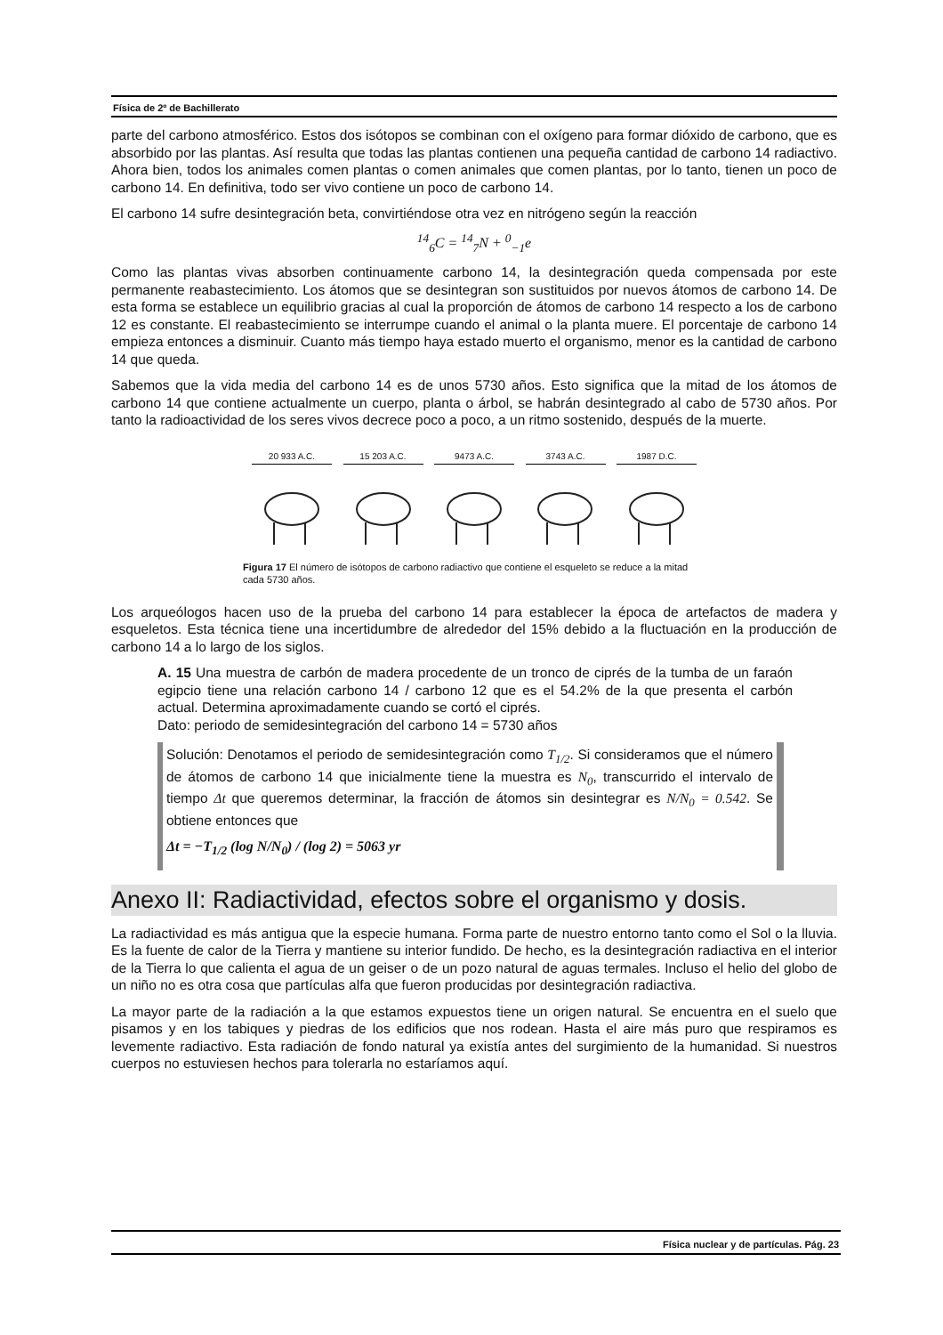Física de 2º de Bachillerato
parte del carbono atmosférico. Estos dos isótopos se combinan con el oxígeno para formar dióxido de carbono, que es absorbido por las plantas. Así resulta que todas las plantas contienen una pequeña cantidad de carbono 14 radiactivo. Ahora bien, todos los animales comen plantas o comen animales que comen plantas, por lo tanto, tienen un poco de carbono 14. En definitiva, todo ser vivo contiene un poco de carbono 14.
El carbono 14 sufre desintegración beta, convirtiéndose otra vez en nitrógeno según la reacción
<sup>14</sup> <sub>6</sub>C = <sup>14</sup><sub>7</sub>N + <sup>0</sup><sub>−1</sub>e
Como las plantas vivas absorben continuamente carbono 14, la desintegración queda compensada por este permanente reabastecimiento. Los átomos que se desintegran son sustituidos por nuevos átomos de carbono 14. De esta forma se establece un equilibrio gracias al cual la proporción de átomos de carbono 14 respecto a los de carbono 12 es constante. El reabastecimiento se interrumpe cuando el animal o la planta muere. El porcentaje de carbono 14 empieza entonces a disminuir. Cuanto más tiempo haya estado muerto el organismo, menor es la cantidad de carbono 14 que queda.
Sabemos que la vida media del carbono 14 es de unos 5730 años. Esto significa que la mitad de los átomos de carbono 14 que contiene actualmente un cuerpo, planta o árbol, se habrán desintegrado al cabo de 5730 años. Por tanto la radioactividad de los seres vivos decrece poco a poco, a un ritmo sostenido, después de la muerte.
20 933 A.C. 15 203 A.C. 9473 A.C. 3743 A.C. 1987 D.C.
Figura 17 El número de isótopos de carbono radiactivo que contiene el esqueleto se reduce a la mitad cada 5730 años.
Los arqueólogos hacen uso de la prueba del carbono 14 para establecer la época de artefactos de madera y esqueletos. Esta técnica tiene una incertidumbre de alrededor del 15% debido a la fluctuación en la producción de carbono 14 a lo largo de los siglos.
A. 15 Una muestra de carbón de madera procedente de un tronco de ciprés de la tumba de un faraón egipcio tiene una relación carbono 14 / carbono 12 que es el 54.2% de la que presenta el carbón actual. Determina aproximadamente cuando se cortó el ciprés.
Dato: periodo de semidesintegración del carbono 14 = 5730 años
Solución: Denotamos el periodo de semidesintegración como T<sub>1/2</sub>. Si consideramos que el número de átomos de carbono 14 que inicialmente tiene la muestra es N<sub>0</sub>, transcurrido el intervalo de tiempo Δt que queremos determinar, la fracción de átomos sin desintegrar es N/N<sub>0</sub> = 0.542. Se obtiene entonces que
Δt = −T<sub>1/2</sub> (log N/N<sub>0</sub>) / (log 2) = 5063 yr
Anexo II: Radiactividad, efectos sobre el organismo y dosis.
La radiactividad es más antigua que la especie humana. Forma parte de nuestro entorno tanto como el Sol o la lluvia. Es la fuente de calor de la Tierra y mantiene su interior fundido. De hecho, es la desintegración radiactiva en el interior de la Tierra lo que calienta el agua de un geiser o de un pozo natural de aguas termales. Incluso el helio del globo de un niño no es otra cosa que partículas alfa que fueron producidas por desintegración radiactiva.
La mayor parte de la radiación a la que estamos expuestos tiene un origen natural. Se encuentra en el suelo que pisamos y en los tabiques y piedras de los edificios que nos rodean. Hasta el aire más puro que respiramos es levemente radiactivo. Esta radiación de fondo natural ya existía antes del surgimiento de la humanidad. Si nuestros cuerpos no estuviesen hechos para tolerarla no estaríamos aquí.
Física nuclear y de partículas. Pág. 23